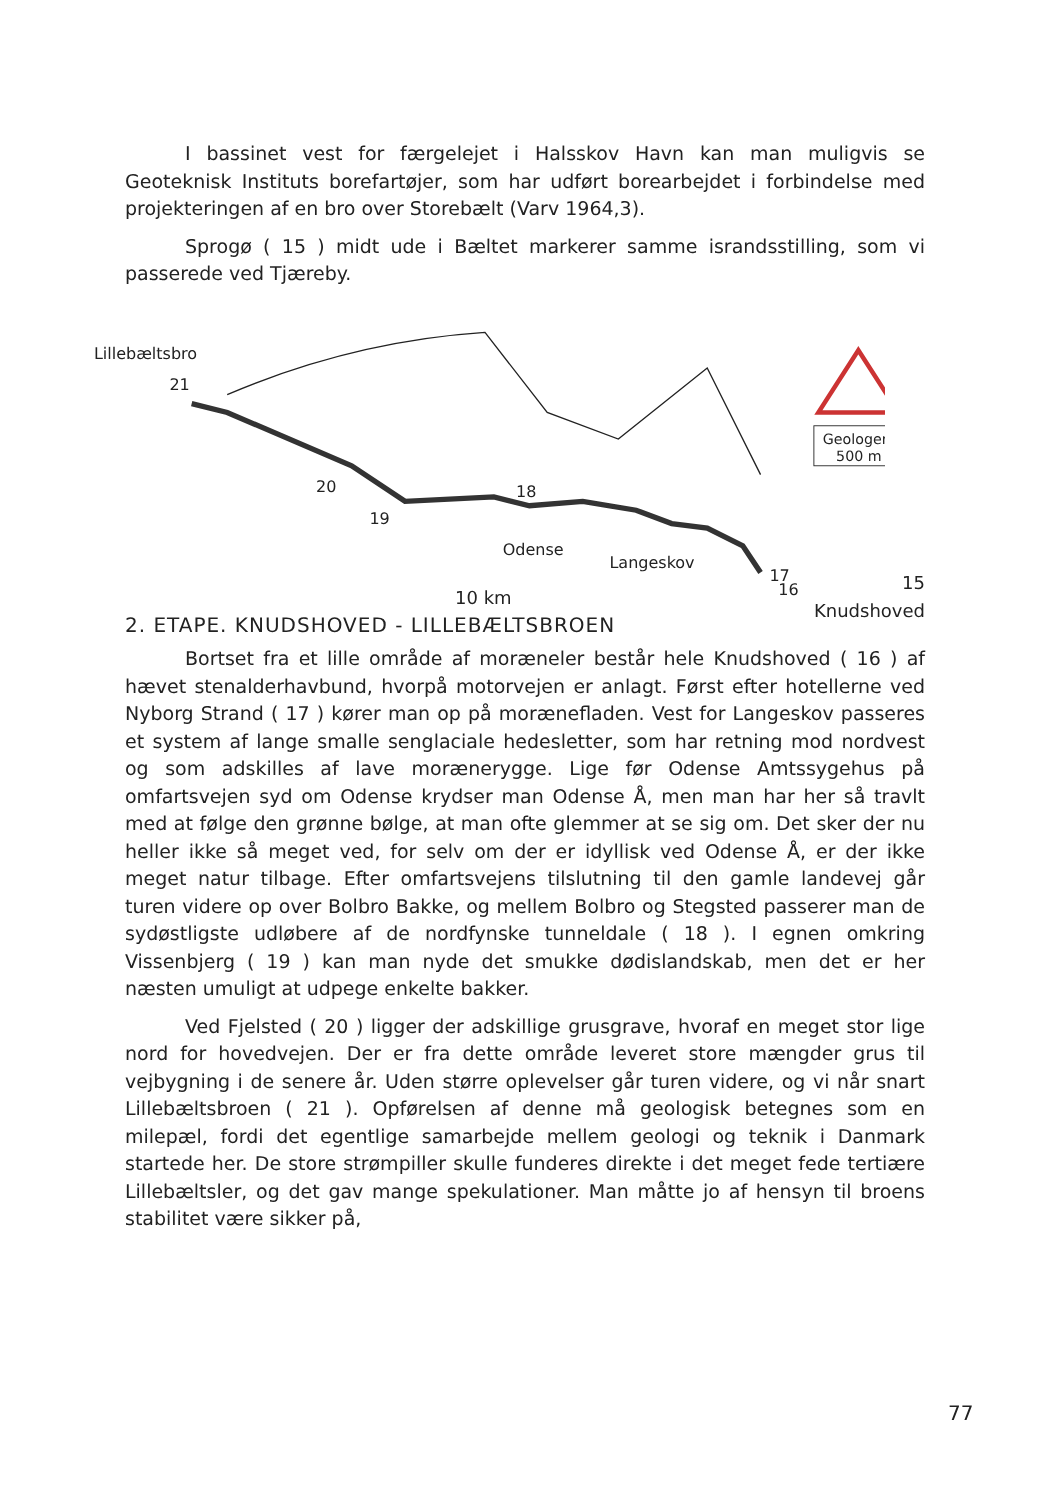I bassinet vest for færgelejet i Halsskov Havn kan man muligvis se Geoteknisk Instituts borefartøjer, som har udført borearbejdet i forbindelse med projekteringen af en bro over Storebælt (Varv 1964,3).
Sprogø ( 15 ) midt ude i Bæltet markerer samme israndsstilling, som vi passerede ved Tjæreby.
Lillebæltsbro
21
20
19
18
Odense
Langeskov
17
16
Geologer
500 m
15
Knudshoved
10 km
2. ETAPE. KNUDSHOVED - LILLEBÆLTSBROEN
Bortset fra et lille område af moræneler består hele Knudshoved ( 16 ) af hævet stenalderhavbund, hvorpå motorvejen er anlagt. Først efter hotellerne ved Nyborg Strand ( 17 ) kører man op på morænefladen. Vest for Langeskov passeres et system af lange smalle senglaciale hedesletter, som har retning mod nordvest og som adskilles af lave morænerygge. Lige før Odense Amtssygehus på omfartsvejen syd om Odense krydser man Odense Å, men man har her så travlt med at følge den grønne bølge, at man ofte glemmer at se sig om. Det sker der nu heller ikke så meget ved, for selv om der er idyllisk ved Odense Å, er der ikke meget natur tilbage. Efter omfartsvejens tilslutning til den gamle landevej går turen videre op over Bolbro Bakke, og mellem Bolbro og Stegsted passerer man de sydøstligste udløbere af de nordfynske tunneldale ( 18 ). I egnen omkring Vissenbjerg ( 19 ) kan man nyde det smukke dødislandskab, men det er her næsten umuligt at udpege enkelte bakker.
Ved Fjelsted ( 20 ) ligger der adskillige grusgrave, hvoraf en meget stor lige nord for hovedvejen. Der er fra dette område leveret store mængder grus til vejbygning i de senere år. Uden større oplevelser går turen videre, og vi når snart Lillebæltsbroen ( 21 ). Opførelsen af denne må geologisk betegnes som en milepæl, fordi det egentlige samarbejde mellem geologi og teknik i Danmark startede her. De store strømpiller skulle funderes direkte i det meget fede tertiære Lillebæltsler, og det gav mange spekulationer. Man måtte jo af hensyn til broens stabilitet være sikker på,
77